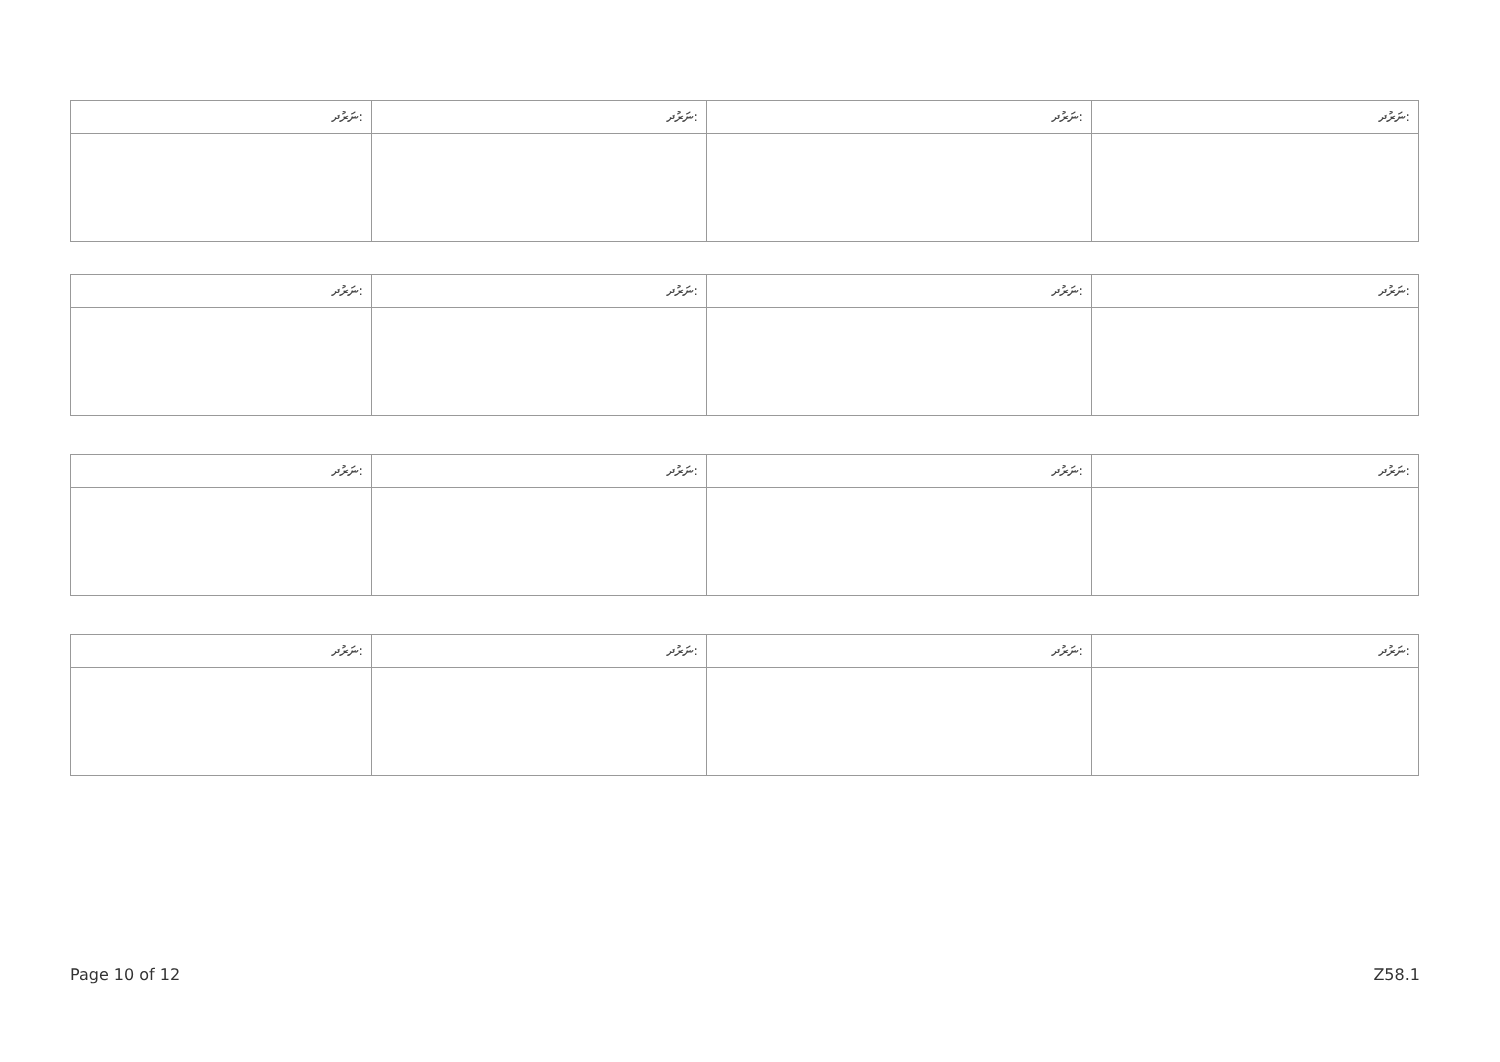| ނަރުދ: | ނަރުދ: | ނަރުދ: | ނަރުދ: |
| --- | --- | --- | --- |
| ނަރުދ: | ނަރުދ: | ނަރުދ: | ނަރުދ: |
| --- | --- | --- | --- |
| ނަރުދ: | ނަރުދ: | ނަރުދ: | ނަރުދ: |
| --- | --- | --- | --- |
| ނަރުދ: | ނަރުދ: | ނަރުދ: | ނަރުދ: |
| --- | --- | --- | --- |
Page 10 of 12 Z58.1